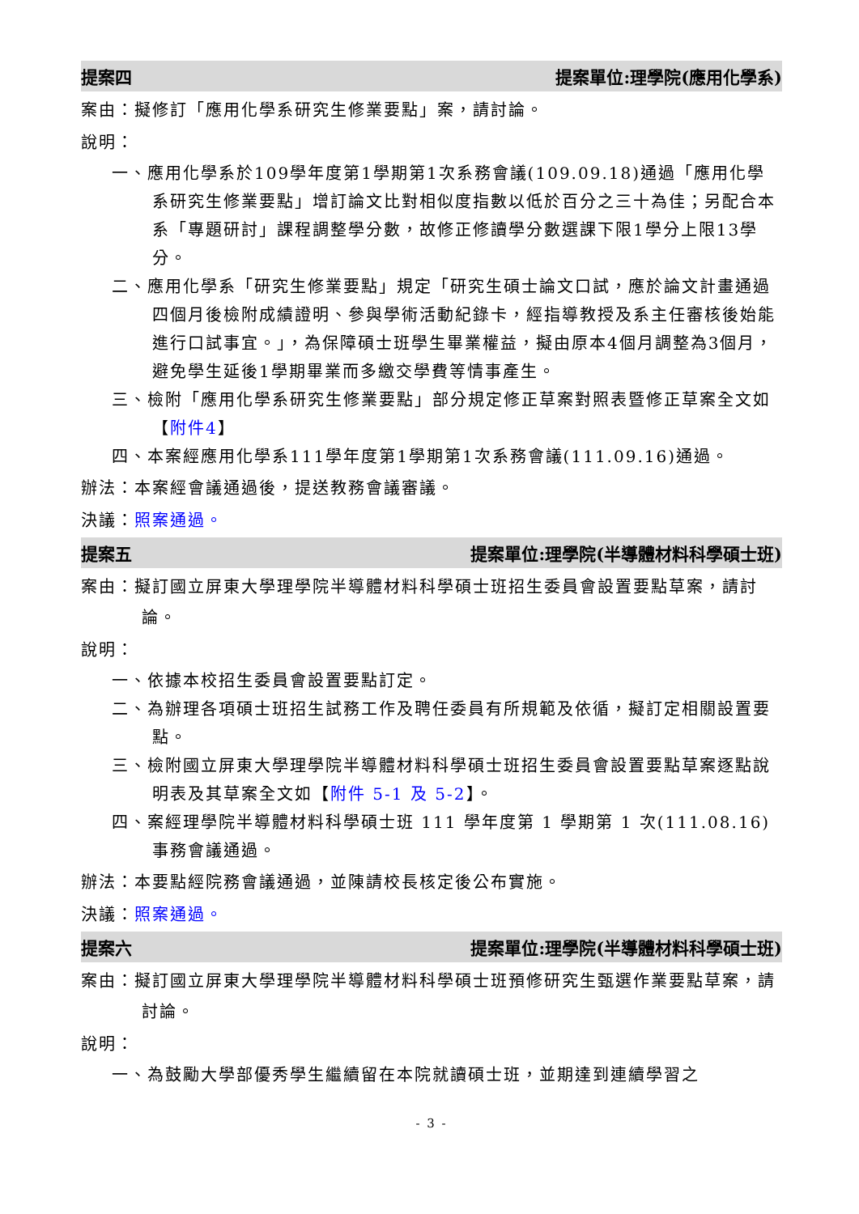提案四 提案單位:理學院(應用化學系)
案由：擬修訂「應用化學系研究生修業要點」案，請討論。
說明：
一、應用化學系於109學年度第1學期第1次系務會議(109.09.18)通過「應用化學系研究生修業要點」增訂論文比對相似度指數以低於百分之三十為佳；另配合本系「專題研討」課程調整學分數，故修正修讀學分數選課下限1學分上限13學分。
二、應用化學系「研究生修業要點」規定「研究生碩士論文口試，應於論文計畫通過四個月後檢附成績證明、參與學術活動紀錄卡，經指導教授及系主任審核後始能進行口試事宜。」，為保障碩士班學生畢業權益，擬由原本4個月調整為3個月，避免學生延後1學期畢業而多繳交學費等情事產生。
三、檢附「應用化學系研究生修業要點」部分規定修正草案對照表暨修正草案全文如【附件4】
四、本案經應用化學系111學年度第1學期第1次系務會議(111.09.16)通過。
辦法：本案經會議通過後，提送教務會議審議。
決議：照案通過。
提案五 提案單位:理學院(半導體材料科學碩士班)
案由：擬訂國立屏東大學理學院半導體材料科學碩士班招生委員會設置要點草案，請討論。
說明：
一、依據本校招生委員會設置要點訂定。
二、為辦理各項碩士班招生試務工作及聘任委員有所規範及依循，擬訂定相關設置要點。
三、檢附國立屏東大學理學院半導體材料科學碩士班招生委員會設置要點草案逐點說明表及其草案全文如【附件 5-1 及 5-2】。
四、案經理學院半導體材料科學碩士班 111 學年度第 1 學期第 1 次(111.08.16)事務會議通過。
辦法：本要點經院務會議通過，並陳請校長核定後公布實施。
決議：照案通過。
提案六 提案單位:理學院(半導體材料科學碩士班)
案由：擬訂國立屏東大學理學院半導體材料科學碩士班預修研究生甄選作業要點草案，請討論。
說明：
一、為鼓勵大學部優秀學生繼續留在本院就讀碩士班，並期達到連續學習之
- 3 -